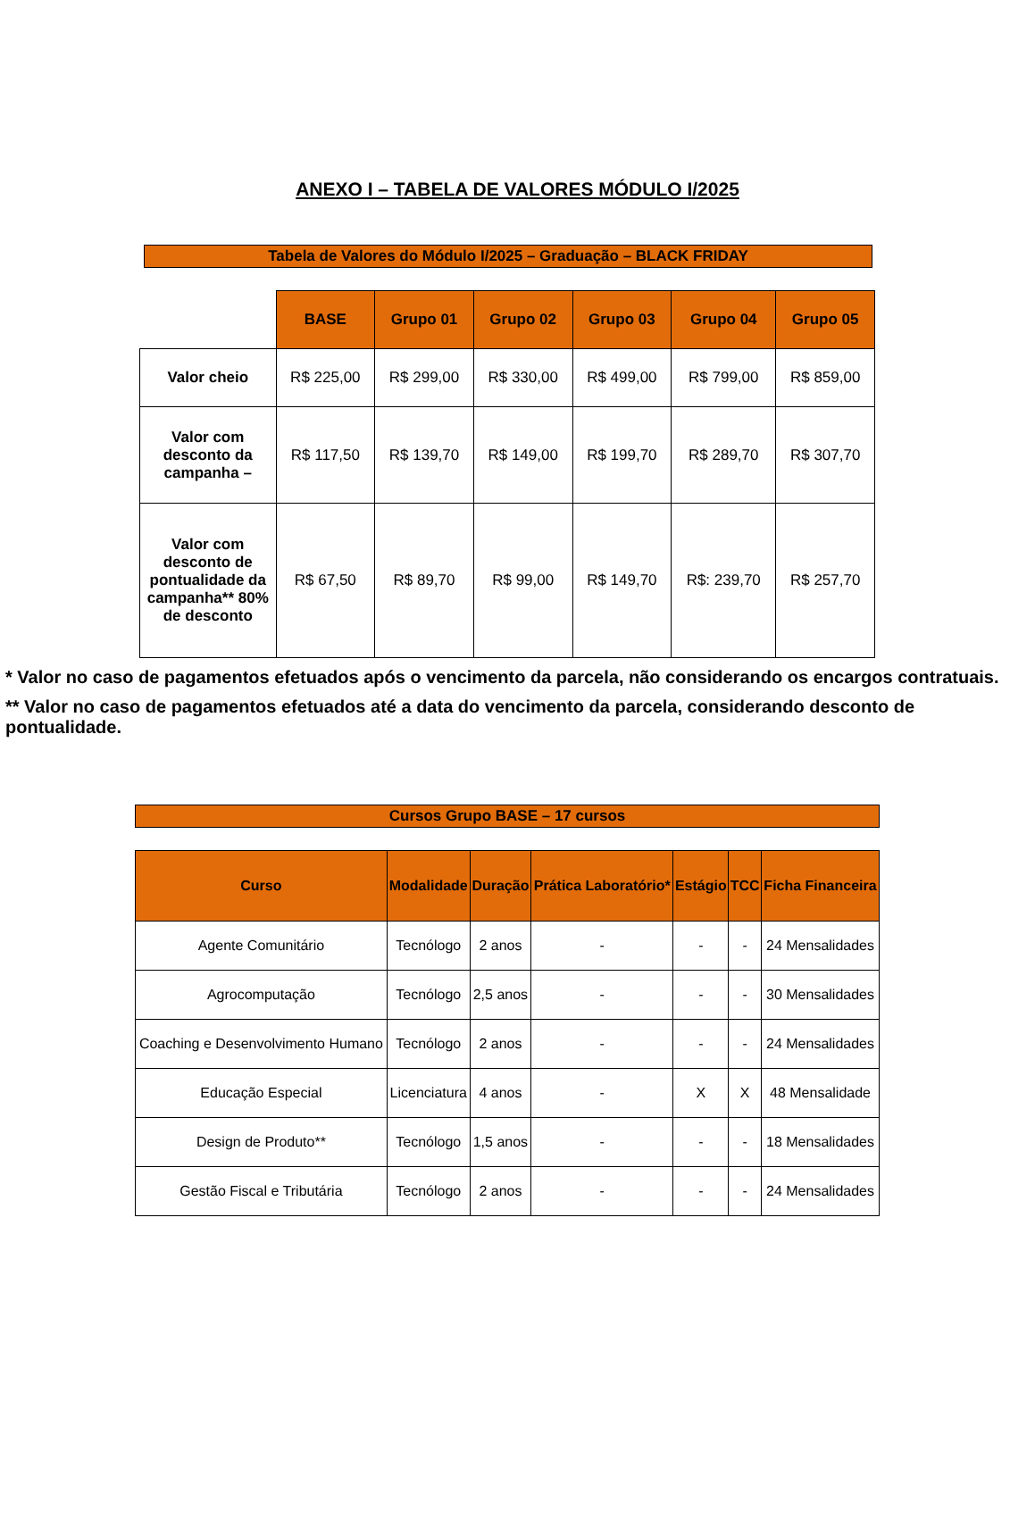ANEXO I – TABELA DE VALORES MÓDULO I/2025
Tabela de Valores do Módulo I/2025 – Graduação – BLACK FRIDAY
| | BASE | Grupo 01 | Grupo 02 | Grupo 03 | Grupo 04 | Grupo 05 |
| Valor cheio | R$ 225,00 | R$ 299,00 | R$ 330,00 | R$ 499,00 | R$ 799,00 | R$ 859,00 |
| Valor com desconto da campanha – | R$ 117,50 | R$ 139,70 | R$ 149,00 | R$ 199,70 | R$ 289,70 | R$ 307,70 |
| Valor com desconto de pontualidade da campanha** 80% de desconto | R$ 67,50 | R$ 89,70 | R$ 99,00 | R$ 149,70 | R$: 239,70 | R$ 257,70 |
* Valor no caso de pagamentos efetuados após o vencimento da parcela, não considerando os encargos contratuais.
** Valor no caso de pagamentos efetuados até a data do vencimento da parcela, considerando desconto de pontualidade.
Cursos Grupo BASE – 17 cursos
| Curso | Modalidade | Duração | Prática Laboratório* | Estágio | TCC | Ficha Financeira |
| --- | --- | --- | --- | --- | --- | --- |
| Agente Comunitário | Tecnólogo | 2 anos | - | - | - | 24 Mensalidades |
| Agrocomputação | Tecnólogo | 2,5 anos | - | - | - | 30 Mensalidades |
| Coaching e Desenvolvimento Humano | Tecnólogo | 2 anos | - | - | - | 24 Mensalidades |
| Educação Especial | Licenciatura | 4 anos | - | X | X | 48 Mensalidade |
| Design de Produto** | Tecnólogo | 1,5 anos | - | - | - | 18 Mensalidades |
| Gestão Fiscal e Tributária | Tecnólogo | 2 anos | - | - | - | 24 Mensalidades |